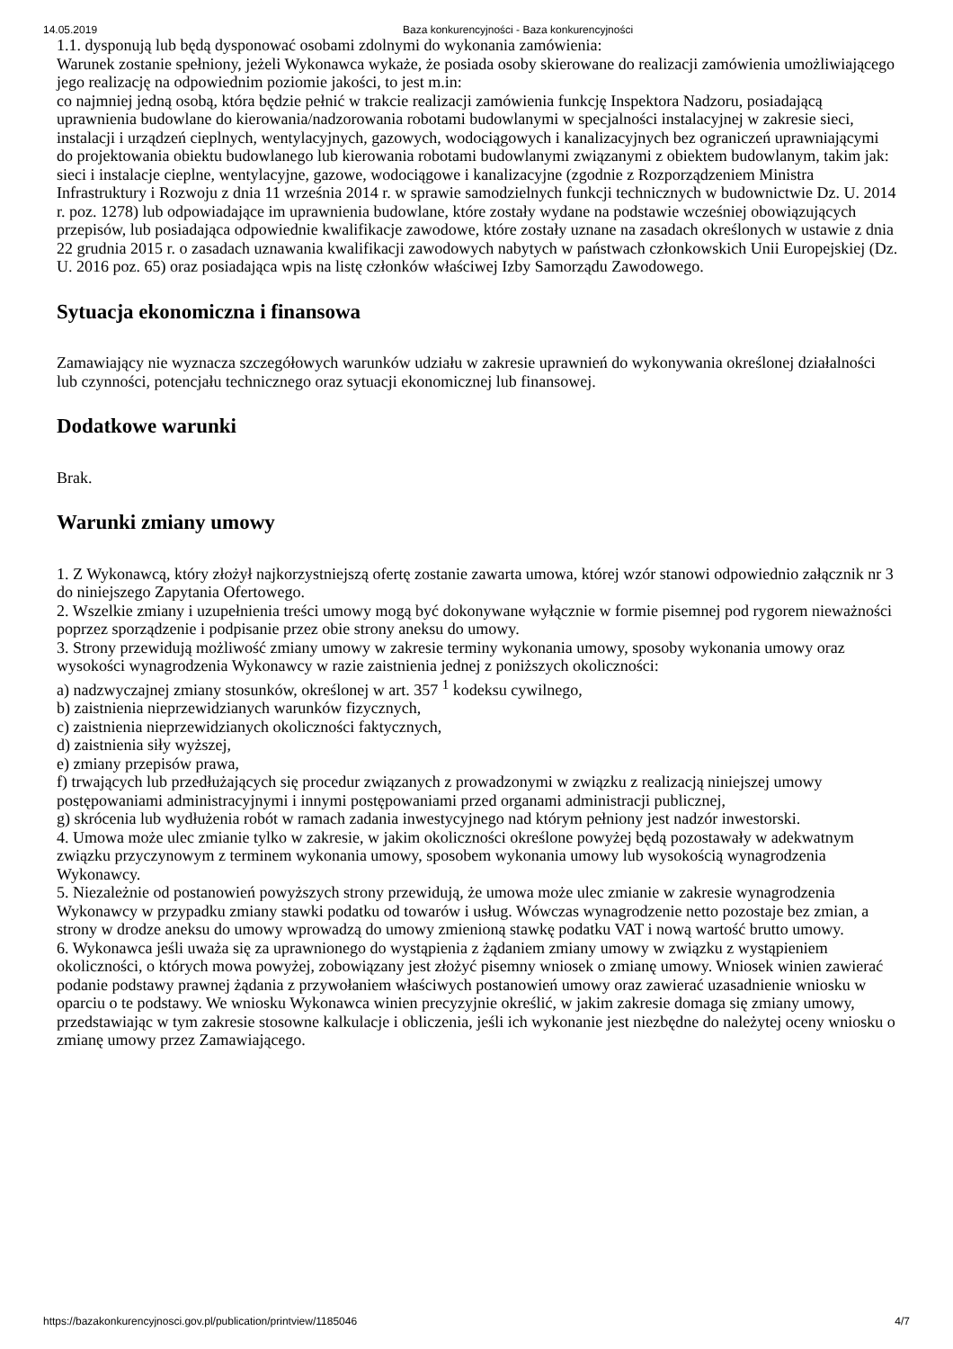14.05.2019 Baza konkurencyjności - Baza konkurencyjności
1.1. dysponują lub będą dysponować osobami zdolnymi do wykonania zamówienia:
Warunek zostanie spełniony, jeżeli Wykonawca wykaże, że posiada osoby skierowane do realizacji zamówienia umożliwiającego jego realizację na odpowiednim poziomie jakości, to jest m.in:
co najmniej jedną osobą, która będzie pełnić w trakcie realizacji zamówienia funkcję Inspektora Nadzoru, posiadającą uprawnienia budowlane do kierowania/nadzorowania robotami budowlanymi w specjalności instalacyjnej w zakresie sieci, instalacji i urządzeń cieplnych, wentylacyjnych, gazowych, wodociągowych i kanalizacyjnych bez ograniczeń uprawniającymi do projektowania obiektu budowlanego lub kierowania robotami budowlanymi związanymi z obiektem budowlanym, takim jak: sieci i instalacje cieplne, wentylacyjne, gazowe, wodociągowe i kanalizacyjne (zgodnie z Rozporządzeniem Ministra Infrastruktury i Rozwoju z dnia 11 września 2014 r. w sprawie samodzielnych funkcji technicznych w budownictwie Dz. U. 2014 r. poz. 1278) lub odpowiadające im uprawnienia budowlane, które zostały wydane na podstawie wcześniej obowiązujących przepisów, lub posiadająca odpowiednie kwalifikacje zawodowe, które zostały uznane na zasadach określonych w ustawie z dnia 22 grudnia 2015 r. o zasadach uznawania kwalifikacji zawodowych nabytych w państwach członkowskich Unii Europejskiej (Dz. U. 2016 poz. 65) oraz posiadająca wpis na listę członków właściwej Izby Samorządu Zawodowego.
Sytuacja ekonomiczna i finansowa
Zamawiający nie wyznacza szczegółowych warunków udziału w zakresie uprawnień do wykonywania określonej działalności lub czynności, potencjału technicznego oraz sytuacji ekonomicznej lub finansowej.
Dodatkowe warunki
Brak.
Warunki zmiany umowy
1. Z Wykonawcą, który złożył najkorzystniejszą ofertę zostanie zawarta umowa, której wzór stanowi odpowiednio załącznik nr 3 do niniejszego Zapytania Ofertowego.
2. Wszelkie zmiany i uzupełnienia treści umowy mogą być dokonywane wyłącznie w formie pisemnej pod rygorem nieważności poprzez sporządzenie i podpisanie przez obie strony aneksu do umowy.
3. Strony przewidują możliwość zmiany umowy w zakresie terminy wykonania umowy, sposoby wykonania umowy oraz wysokości wynagrodzenia Wykonawcy w razie zaistnienia jednej z poniższych okoliczności:
a) nadzwyczajnej zmiany stosunków, określonej w art. 357 <sup>1</sup> kodeksu cywilnego,
b) zaistnienia nieprzewidzianych warunków fizycznych,
c) zaistnienia nieprzewidzianych okoliczności faktycznych,
d) zaistnienia siły wyższej,
e) zmiany przepisów prawa,
f) trwających lub przedłużających się procedur związanych z prowadzonymi w związku z realizacją niniejszej umowy postępowaniami administracyjnymi i innymi postępowaniami przed organami administracji publicznej,
g) skrócenia lub wydłużenia robót w ramach zadania inwestycyjnego nad którym pełniony jest nadzór inwestorski.
4. Umowa może ulec zmianie tylko w zakresie, w jakim okoliczności określone powyżej będą pozostawały w adekwatnym związku przyczynowym z terminem wykonania umowy, sposobem wykonania umowy lub wysokością wynagrodzenia Wykonawcy.
5. Niezależnie od postanowień powyższych strony przewidują, że umowa może ulec zmianie w zakresie wynagrodzenia Wykonawcy w przypadku zmiany stawki podatku od towarów i usług. Wówczas wynagrodzenie netto pozostaje bez zmian, a strony w drodze aneksu do umowy wprowadzą do umowy zmienioną stawkę podatku VAT i nową wartość brutto umowy.
6. Wykonawca jeśli uważa się za uprawnionego do wystąpienia z żądaniem zmiany umowy w związku z wystąpieniem okoliczności, o których mowa powyżej, zobowiązany jest złożyć pisemny wniosek o zmianę umowy. Wniosek winien zawierać podanie podstawy prawnej żądania z przywołaniem właściwych postanowień umowy oraz zawierać uzasadnienie wniosku w oparciu o te podstawy. We wniosku Wykonawca winien precyzyjnie określić, w jakim zakresie domaga się zmiany umowy, przedstawiając w tym zakresie stosowne kalkulacje i obliczenia, jeśli ich wykonanie jest niezbędne do należytej oceny wniosku o zmianę umowy przez Zamawiającego.
https://bazakonkurencyjnosci.gov.pl/publication/printview/1185046 4/7